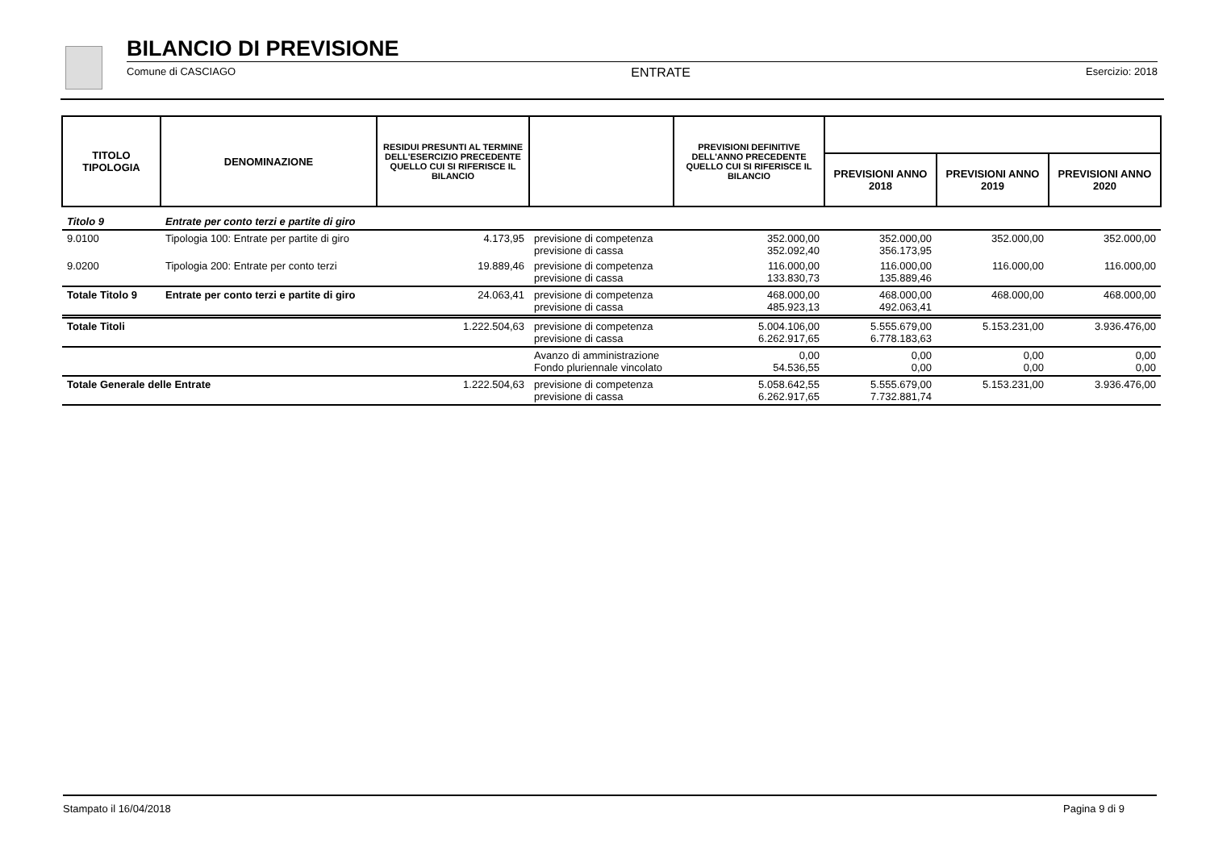BILANCIO DI PREVISIONE
Comune di CASCIAGO ENTRATE Esercizio: 2018
| TITOLO TIPOLOGIA | DENOMINAZIONE | RESIDUI PRESUNTI AL TERMINE DELL'ESERCIZIO PRECEDENTE QUELLO CUI SI RIFERISCE IL BILANCIO | | PREVISIONI DEFINITIVE DELL'ANNO PRECEDENTE QUELLO CUI SI RIFERISCE IL BILANCIO | | | |
| --- | --- | --- | --- | --- | --- | --- | --- |
| | | | | | PREVISIONI ANNO 2018 | PREVISIONI ANNO 2019 | PREVISIONI ANNO 2020 |
| Titolo 9 | Entrate per conto terzi e partite di giro | | | | | | |
| 9.0100 | Tipologia 100: Entrate per partite di giro | 4.173,95 | previsione di competenza previsione di cassa | 352.000,00 352.092,40 | 352.000,00 356.173,95 | 352.000,00 | 352.000,00 |
| 9.0200 | Tipologia 200: Entrate per conto terzi | 19.889,46 | previsione di competenza previsione di cassa | 116.000,00 133.830,73 | 116.000,00 135.889,46 | 116.000,00 | 116.000,00 |
| Totale Titolo 9 | Entrate per conto terzi e partite di giro | 24.063,41 | previsione di competenza previsione di cassa | 468.000,00 485.923,13 | 468.000,00 492.063,41 | 468.000,00 | 468.000,00 |
| Totale Titoli | | 1.222.504,63 | previsione di competenza previsione di cassa | 5.004.106,00 6.262.917,65 | 5.555.679,00 6.778.183,63 | 5.153.231,00 | 3.936.476,00 |
| | | | Avanzo di amministrazione Fondo pluriennale vincolato | 0,00 54.536,55 | 0,00 0,00 | 0,00 0,00 | 0,00 0,00 |
| Totale Generale delle Entrate | | 1.222.504,63 | previsione di competenza previsione di cassa | 5.058.642,55 6.262.917,65 | 5.555.679,00 7.732.881,74 | 5.153.231,00 | 3.936.476,00 |
Stampato il 16/04/2018 Pagina 9 di 9